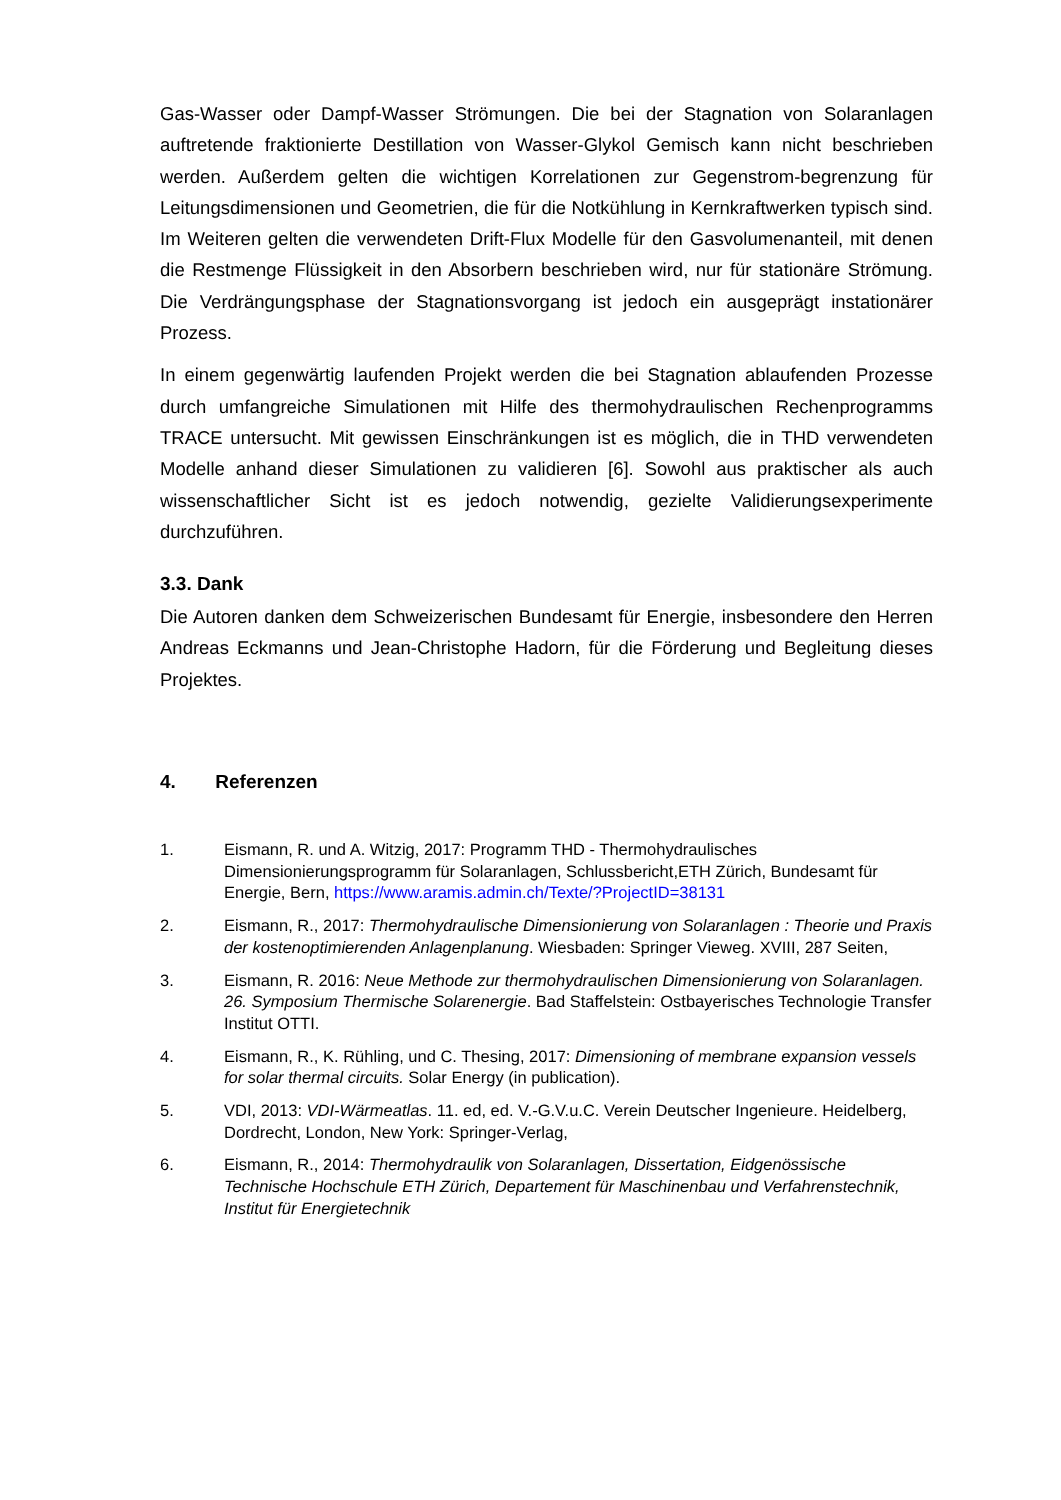Gas-Wasser oder Dampf-Wasser Strömungen. Die bei der Stagnation von Solaranlagen auftretende fraktionierte Destillation von Wasser-Glykol Gemisch kann nicht beschrieben werden. Außerdem gelten die wichtigen Korrelationen zur Gegenstrom-begrenzung für Leitungsdimensionen und Geometrien, die für die Notkühlung in Kernkraftwerken typisch sind. Im Weiteren gelten die verwendeten Drift-Flux Modelle für den Gasvolumenanteil, mit denen die Restmenge Flüssigkeit in den Absorbern beschrieben wird, nur für stationäre Strömung. Die Verdrängungsphase der Stagnationsvorgang ist jedoch ein ausgeprägt instationärer Prozess.
In einem gegenwärtig laufenden Projekt werden die bei Stagnation ablaufenden Prozesse durch umfangreiche Simulationen mit Hilfe des thermohydraulischen Rechenprogramms TRACE untersucht. Mit gewissen Einschränkungen ist es möglich, die in THD verwendeten Modelle anhand dieser Simulationen zu validieren [6]. Sowohl aus praktischer als auch wissenschaftlicher Sicht ist es jedoch notwendig, gezielte Validierungsexperimente durchzuführen.
3.3. Dank
Die Autoren danken dem Schweizerischen Bundesamt für Energie, insbesondere den Herren Andreas Eckmanns und Jean-Christophe Hadorn, für die Förderung und Begleitung dieses Projektes.
4. Referenzen
1. Eismann, R. und A. Witzig, 2017: Programm THD - Thermohydraulisches Dimensionierungsprogramm für Solaranlagen, Schlussbericht,ETH Zürich, Bundesamt für Energie, Bern, https://www.aramis.admin.ch/Texte/?ProjectID=38131
2. Eismann, R., 2017: Thermohydraulische Dimensionierung von Solaranlagen : Theorie und Praxis der kostenoptimierenden Anlagenplanung. Wiesbaden: Springer Vieweg. XVIII, 287 Seiten,
3. Eismann, R. 2016: Neue Methode zur thermohydraulischen Dimensionierung von Solaranlagen. 26. Symposium Thermische Solarenergie. Bad Staffelstein: Ostbayerisches Technologie Transfer Institut OTTI.
4. Eismann, R., K. Rühling, und C. Thesing, 2017: Dimensioning of membrane expansion vessels for solar thermal circuits. Solar Energy (in publication).
5. VDI, 2013: VDI-Wärmeatlas. 11. ed, ed. V.-G.V.u.C. Verein Deutscher Ingenieure. Heidelberg, Dordrecht, London, New York: Springer-Verlag,
6. Eismann, R., 2014: Thermohydraulik von Solaranlagen, Dissertation, Eidgenössische Technische Hochschule ETH Zürich, Departement für Maschinenbau und Verfahrenstechnik, Institut für Energietechnik